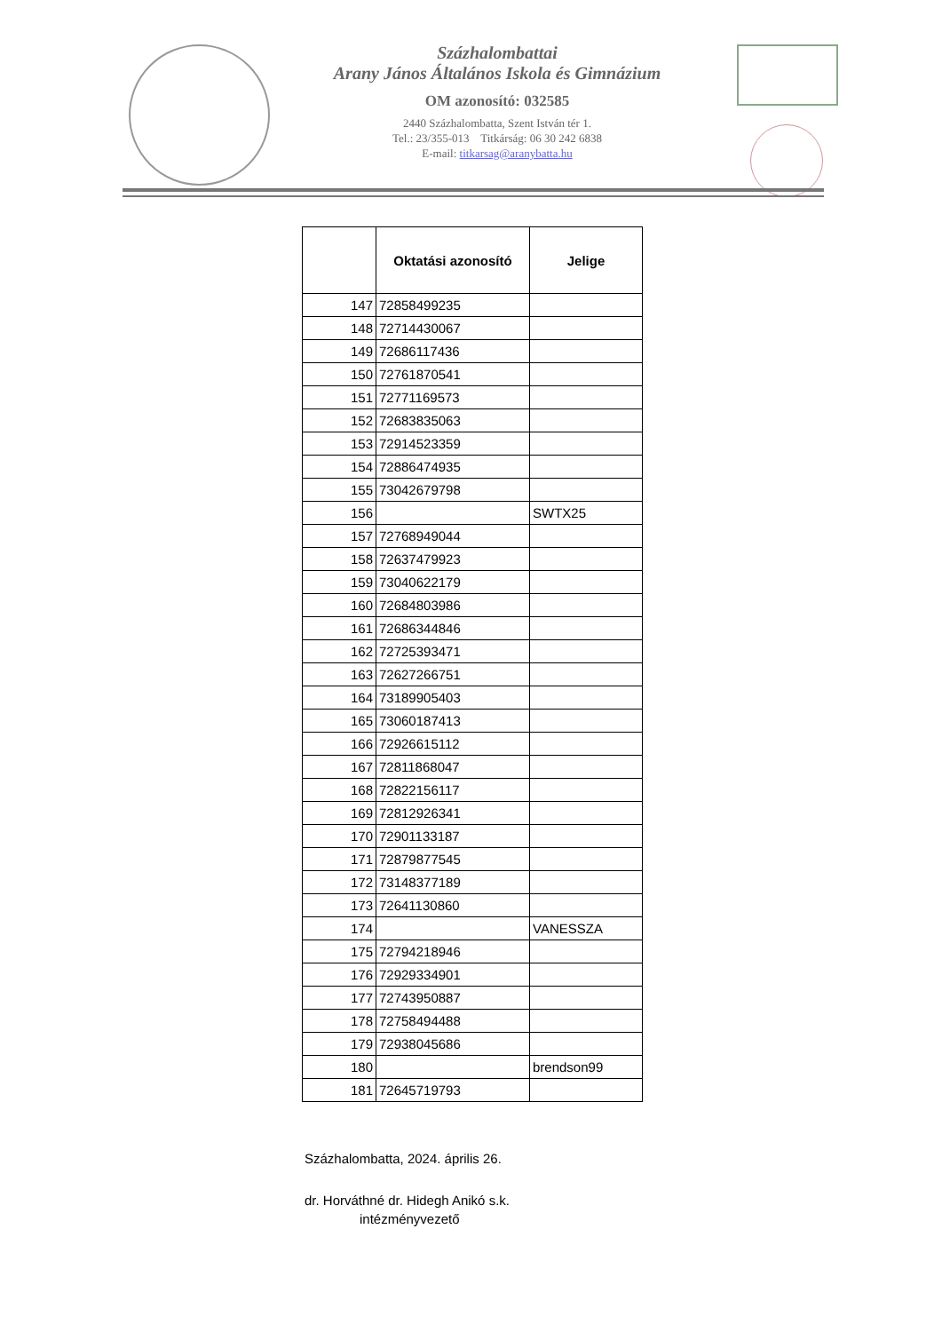Százhalombattai
Arany János Általános Iskola és Gimnázium
OM azonosító: 032585
2440 Százhalombatta, Szent István tér 1.
Tel.: 23/355-013 Titkárság: 06 30 242 6838
E-mail: titkarsag@aranybatta.hu
| | Oktatási azonosító | Jelige |
| --- | --- | --- |
| 147 | 72858499235 | |
| 148 | 72714430067 | |
| 149 | 72686117436 | |
| 150 | 72761870541 | |
| 151 | 72771169573 | |
| 152 | 72683835063 | |
| 153 | 72914523359 | |
| 154 | 72886474935 | |
| 155 | 73042679798 | |
| 156 | | SWTX25 |
| 157 | 72768949044 | |
| 158 | 72637479923 | |
| 159 | 73040622179 | |
| 160 | 72684803986 | |
| 161 | 72686344846 | |
| 162 | 72725393471 | |
| 163 | 72627266751 | |
| 164 | 73189905403 | |
| 165 | 73060187413 | |
| 166 | 72926615112 | |
| 167 | 72811868047 | |
| 168 | 72822156117 | |
| 169 | 72812926341 | |
| 170 | 72901133187 | |
| 171 | 72879877545 | |
| 172 | 73148377189 | |
| 173 | 72641130860 | |
| 174 | | VANESSZA |
| 175 | 72794218946 | |
| 176 | 72929334901 | |
| 177 | 72743950887 | |
| 178 | 72758494488 | |
| 179 | 72938045686 | |
| 180 | | brendson99 |
| 181 | 72645719793 | |
Százhalombatta, 2024. április 26.
dr. Horváthné dr. Hidegh Anikó s.k.
intézményvezető